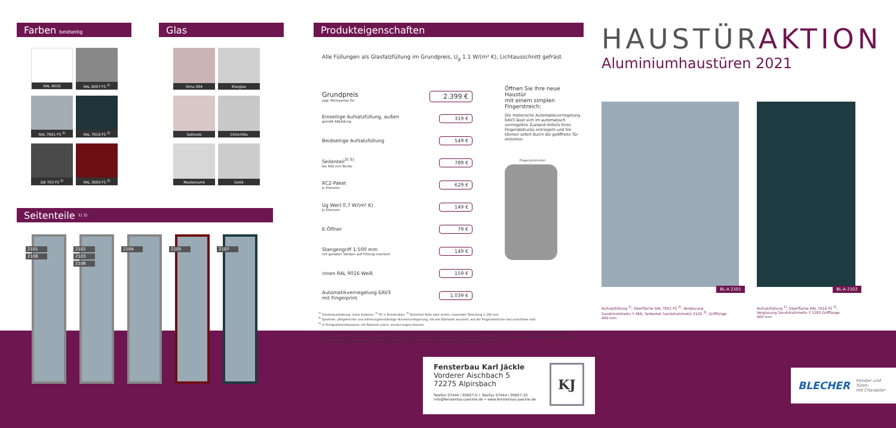Farben beidseitig
RAL 9016
RAL 9007 FS <sup>2)</sup>
RAL 7001 FS <sup>2)</sup>
RAL 7016 FS <sup>2)</sup>
DB 703 FS <sup>2)</sup>
RAL 3005 FS <sup>2)</sup>
Glas
Orna 504
Klarglas
Satinato
Chinchilla
Mastercarré
Gotik
Produkteigenschaften
Alle Füllungen als Glasfalzfüllung im Grundpreis, U<sub>g</sub> 1.1 W/(m² K), Lichtausschnitt gefräst
Grundpreis
zzgl. Mehrpreise für 2.399 €
Einseitige Aufsatzfüllung, außen
gemäß Abbildung 319 €
Beidseitige Aufsatzfüllung 549 €
Seitenteil<sup>3) 5)</sup>
bis 600 mm Breite 789 €
RC2-Paket
je Element 629 €
Ug Wert 0,7 W/(m² K)
je Element 149 €
E-Öffner 79 €
Stangengriff 1.500 mm
mit geraden Stützen auf Füllung montiert 149 €
innen RAL 9016 Weiß 159 €
Automatikverriegelung EAV3
mit Fingerprint 1.039 €
Öffnen Sie Ihre neue Haustür
mit einem simplen Fingerstreich:
Die motorische Automatikverriegelung EAV3 lässt sich im automatisch verriegelten Zustand mittels Ihres Fingerabdrucks entriegeln und Sie können sofort durch die geöffnete Tür eintreten.
Fingerprintmodul
<sup>1)</sup> Sonderausstattung, siehe Aufpreis. <sup>2)</sup> FS = Feinstruktur. <sup>3)</sup> Seitenteil links oder rechts, maximale Türteilung 1.130 mm
<sup>4)</sup> Spezielle, pflegeleichte und witterungsbeständige Aluminiumlegierung, die wie Edelstahl aussieht, auf der Fingerabdrücke fast unsichtbar sind.
<sup>5)</sup> in Fertigrahmenbauweise mit Rahmen unten, stumpf angeschlossen
Alle genannten Preise verstehen sich inkl. Mehrwertsteuer, zzgl. Montage. Sofern keine Farbangabe erfolgt, ist die Ausführung der Haustür Standard WEISS. Technische Änderungen vorbehalten. Für Druckfehler wird keine Haftung übernommen. Abbildungen zeigen ggf. die entsprechend lieferbaren Glasdekore. Die Lieferung erfolgt gemäß unseren AGB. Gültig bis auf Widerruf. Alle U-Werte sind ca.-Angaben und variieren leicht von Modell zu Modell. Stand 2021-05.
HAUSTÜRAKTION
Aluminiumhaustüren 2021
BL-A 2101
Aufsatzfüllung <sup>1)</sup>, Oberfläche RAL 7001 FS <sup>2)</sup>, Verglasung Sandstrahlmotiv Y 466, Seitenteil Sandstrahlmotiv 2101 <sup>3)</sup>, Grifflänge 400 mm
BL-A 2102
Aufsatzfüllung <sup>1)</sup>, Oberfläche RAL 7016 FS <sup>2)</sup>, Verglasung Sandstrahlmotiv Y 1283 Grifflänge 400 mm
Seitenteile <sup>1) 3)</sup>
2101
2108
2102
2103
2106
2104 2105 2107
Fensterbau Karl Jäckle
Vorderer Aischbach 5
72275 Alpirsbach
Telefon 07444 / 95607-0 • Telefax 07444 / 95607-20
info@fensterbau-jaeckle.de • www.fensterbau-jaeckle.de
KJ
BLECHER Fenster und Türen
mit Charakter